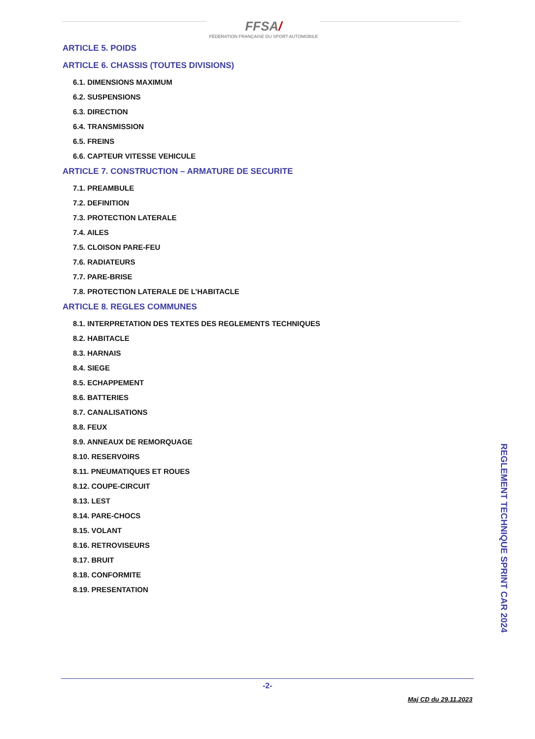FFSA/
FÉDÉRATION FRANÇAISE DU SPORT AUTOMOBILE
ARTICLE 5. POIDS
ARTICLE 6. CHASSIS (TOUTES DIVISIONS)
6.1. DIMENSIONS MAXIMUM
6.2. SUSPENSIONS
6.3. DIRECTION
6.4. TRANSMISSION
6.5. FREINS
6.6. CAPTEUR VITESSE VEHICULE
ARTICLE 7. CONSTRUCTION – ARMATURE DE SECURITE
7.1. PREAMBULE
7.2. DEFINITION
7.3. PROTECTION LATERALE
7.4. AILES
7.5. CLOISON PARE-FEU
7.6. RADIATEURS
7.7. PARE-BRISE
7.8. PROTECTION LATERALE DE L’HABITACLE
ARTICLE 8. REGLES COMMUNES
8.1. INTERPRETATION DES TEXTES DES REGLEMENTS TECHNIQUES
8.2. HABITACLE
8.3. HARNAIS
8.4. SIEGE
8.5. ECHAPPEMENT
8.6. BATTERIES
8.7. CANALISATIONS
8.8. FEUX
8.9. ANNEAUX DE REMORQUAGE
8.10. RESERVOIRS
8.11. PNEUMATIQUES ET ROUES
8.12. COUPE-CIRCUIT
8.13. LEST
8.14. PARE-CHOCS
8.15. VOLANT
8.16. RETROVISEURS
8.17. BRUIT
8.18. CONFORMITE
8.19. PRESENTATION
REGLEMENT TECHNIQUE SPRINT CAR 2024
-2-
Maj CD du 29.11.2023